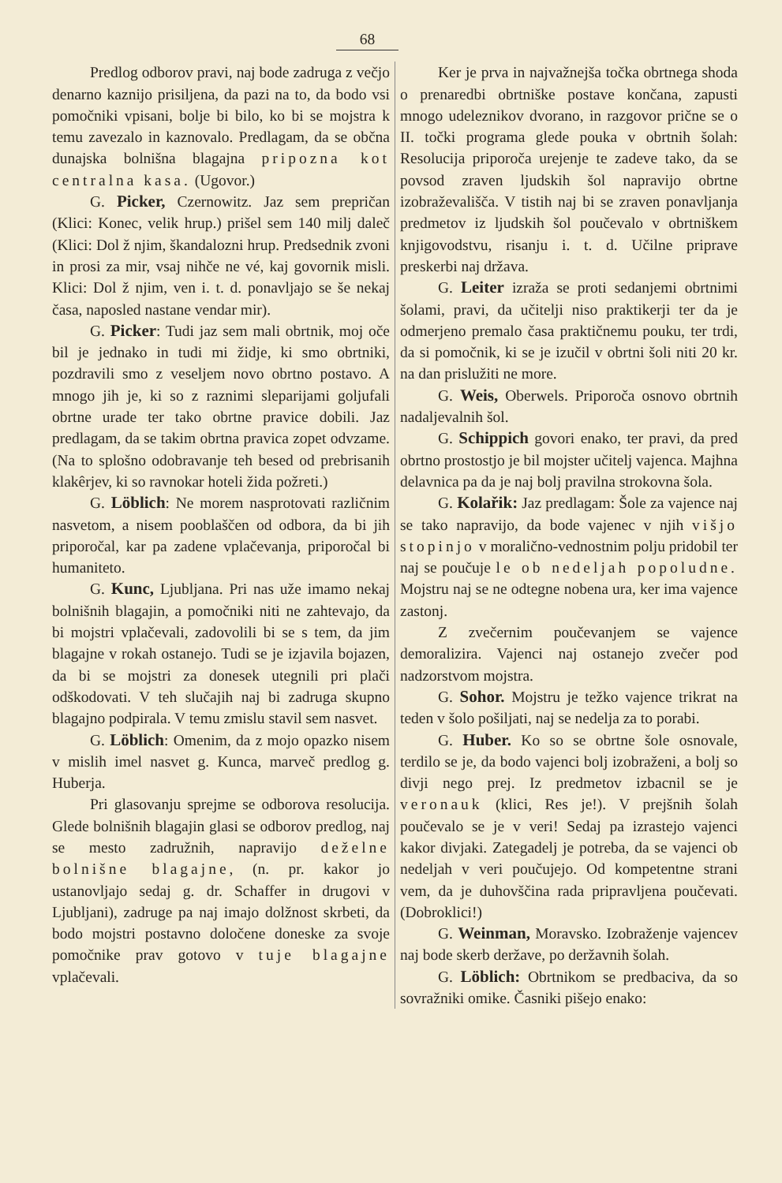68
Predlog odborov pravi, naj bode zadruga z večjo denarno kaznijo prisiljena, da pazi na to, da bodo vsi pomočniki vpisani, bolje bi bilo, ko bi se mojstra k temu zavezalo in kaznovalo. Predlagam, da se občna dunajska bolnišna blagajna pripozna kot centralna kasa. (Ugovor.)
G. Picker, Czernowitz. Jaz sem prepričan (Klici: Konec, velik hrup.) prišel sem 140 milj daleč (Klici: Dol ž njim, škandalozni hrup. Predsednik zvoni in prosi za mir, vsaj nihče ne vé, kaj govornik misli. Klici: Dol ž njim, ven i. t. d. ponavljajo se še nekaj časa, naposled nastane vendar mir).
G. Picker: Tudi jaz sem mali obrtnik, moj oče bil je jednako in tudi mi židje, ki smo obrtniki, pozdravili smo z veseljem novo obrtno postavo. A mnogo jih je, ki so z raznimi sleparijami goljufali obrtne urade ter tako obrtne pravice dobili. Jaz predlagam, da se takim obrtna pravica zopet odvzame. (Na to splošno odobravanje teh besed od prebrisanih klakêrjev, ki so ravnokar hoteli žida požreti.)
G. Löblich: Ne morem nasprotovati različnim nasvetom, a nisem pooblaščen od odbora, da bi jih priporočal, kar pa zadene vplačevanja, priporočal bi humaniteto.
G. Kunc, Ljubljana. Pri nas uže imamo nekaj bolnišnih blagajin, a pomočniki niti ne zahtevajo, da bi mojstri vplačevali, zadovolili bi se s tem, da jim blagajne v rokah ostanejo. Tudi se je izjavila bojazen, da bi se mojstri za donesek utegnili pri plači odškodovati. V teh slučajih naj bi zadruga skupno blagajno podpirala. V temu zmislu stavil sem nasvet.
G. Löblich: Omenim, da z mojo opazko nisem v mislih imel nasvet g. Kunca, marveč predlog g. Huberja.
Pri glasovanju sprejme se odborova resolucija. Glede bolnišnih blagajin glasi se odborov predlog, naj se mesto zadružnih, napravijo deželne bolnišne blagajne, (n. pr. kakor jo ustanovljajo sedaj g. dr. Schaffer in drugovi v Ljubljani), zadruge pa naj imajo dolžnost skrbeti, da bodo mojstri postavno določene doneske za svoje pomočnike prav gotovo v tuje blagajne vplačevali.
Ker je prva in najvažnejša točka obrtnega shoda o prenaredbi obrtniške postave končana, zapusti mnogo udeleznikov dvorano, in razgovor prične se o II. točki programa glede pouka v obrtnih šolah: Resolucija priporoča urejenje te zadeve tako, da se povsod zraven ljudskih šol napravijo obrtne izobraževališča. V tistih naj bi se zraven ponavljanja predmetov iz ljudskih šol poučevalo v obrtniškem knjigovodstvu, risanju i. t. d. Učilne priprave preskerbi naj država.
G. Leiter izraža se proti sedanjemi obrtnimi šolami, pravi, da učitelji niso praktikerji ter da je odmerjeno premalo časa praktičnemu pouku, ter trdi, da si pomočnik, ki se je izučil v obrtni šoli niti 20 kr. na dan prislužiti ne more.
G. Weis, Oberwels. Priporoča osnovo obrtnih nadaljevalnih šol.
G. Schippich govori enako, ter pravi, da pred obrtno prostostjo je bil mojster učitelj vajenca. Majhna delavnica pa da je naj bolj pravilna strokovna šola.
G. Kolařik: Jaz predlagam: Šole za vajence naj se tako napravijo, da bode vajenec v njih višjo stopinjo v moralično-vednostnim polju pridobil ter naj se poučuje le ob nedeljah popoludne. Mojstru naj se ne odtegne nobena ura, ker ima vajence zastonj.
Z zvečernim poučevanjem se vajence demoralizira. Vajenci naj ostanejo zvečer pod nadzorstvom mojstra.
G. Sohor. Mojstru je težko vajence trikrat na teden v šolo pošiljati, naj se nedelja za to porabi.
G. Huber. Ko so se obrtne šole osnovale, terdilo se je, da bodo vajenci bolj izobraženi, a bolj so divji nego prej. Iz predmetov izbacnil se je veronauk (klici, Res je!). V prejšnih šolah poučevalo se je v veri! Sedaj pa izrastejo vajenci kakor divjaki. Zategadelj je potreba, da se vajenci ob nedeljah v veri poučujejo. Od kompetentne strani vem, da je duhovščina rada pripravljena poučevati. (Dobroklici!)
G. Weinman, Moravsko. Izobraženje vajencev naj bode skerb deržave, po deržavnih šolah.
G. Löblich: Obrtnikom se predbaciva, da so sovražniki omike. Časniki pišejo enako: